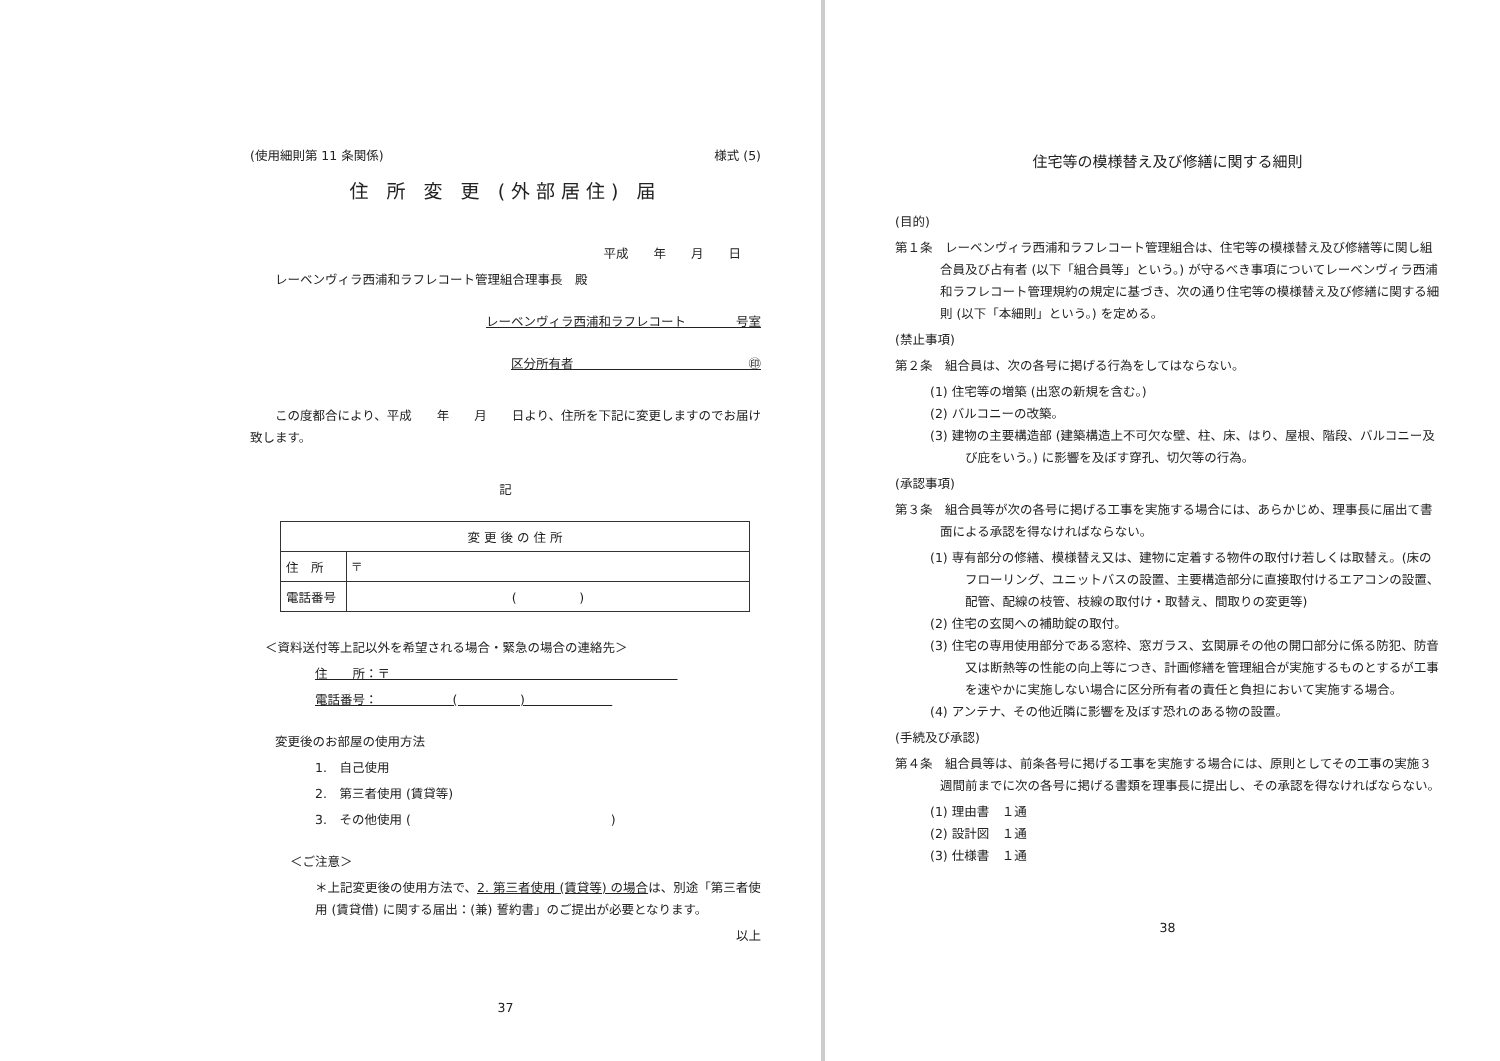(使用細則第 11 条関係) 様式 (5)
住 所 変 更 (外部居住) 届
平成　　年　　月　　日
レーベンヴィラ西浦和ラフレコート管理組合理事長　殿
レーベンヴィラ西浦和ラフレコート　　　　号室
区分所有者　　　　　　　　　　　　　　㊞
この度都合により、平成　　年　　月　　日より、住所を下記に変更しますのでお届け致します。
記
| 変 更 後 の 住 所 | |
| --- | --- |
| 住 所 | 〒 |
| 電話番号 | ( ) |
＜資料送付等上記以外を希望される場合・緊急の場合の連絡先＞
住　　所：〒　　　　　　　　　　　　　　　　　　　　　　　
電話番号：　　　　　　(　　　　　)　　　　　　　
変更後のお部屋の使用方法
1.　自己使用
2.　第三者使用 (賃貸等)
3.　その他使用 (　　　　　　　　　　　　　　　　)
＜ご注意＞
＊上記変更後の使用方法で、2. 第三者使用 (賃貸等) の場合は、別途「第三者使用 (賃貸借) に関する届出：(兼) 誓約書」のご提出が必要となります。
以上
37
住宅等の模様替え及び修繕に関する細則
(目的)
第１条　レーベンヴィラ西浦和ラフレコート管理組合は、住宅等の模様替え及び修繕等に関し組合員及び占有者 (以下「組合員等」という。) が守るべき事項についてレーベンヴィラ西浦和ラフレコート管理規約の規定に基づき、次の通り住宅等の模様替え及び修繕に関する細則 (以下「本細則」という。) を定める。
(禁止事項)
第２条　組合員は、次の各号に掲げる行為をしてはならない。
(1) 住宅等の増築 (出窓の新規を含む。)
(2) バルコニーの改築。
(3) 建物の主要構造部 (建築構造上不可欠な壁、柱、床、はり、屋根、階段、バルコニー及び庇をいう。) に影響を及ぼす穿孔、切欠等の行為。
(承認事項)
第３条　組合員等が次の各号に掲げる工事を実施する場合には、あらかじめ、理事長に届出て書面による承認を得なければならない。
(1) 専有部分の修繕、模様替え又は、建物に定着する物件の取付け若しくは取替え。(床のフローリング、ユニットバスの設置、主要構造部分に直接取付けるエアコンの設置、配管、配線の枝管、枝線の取付け・取替え、間取りの変更等)
(2) 住宅の玄関への補助錠の取付。
(3) 住宅の専用使用部分である窓枠、窓ガラス、玄関扉その他の開口部分に係る防犯、防音又は断熱等の性能の向上等につき、計画修繕を管理組合が実施するものとするが工事を速やかに実施しない場合に区分所有者の責任と負担において実施する場合。
(4) アンテナ、その他近隣に影響を及ぼす恐れのある物の設置。
(手続及び承認)
第４条　組合員等は、前条各号に掲げる工事を実施する場合には、原則としてその工事の実施３週間前までに次の各号に掲げる書類を理事長に提出し、その承認を得なければならない。
(1) 理由書　１通
(2) 設計図　１通
(3) 仕様書　１通
38